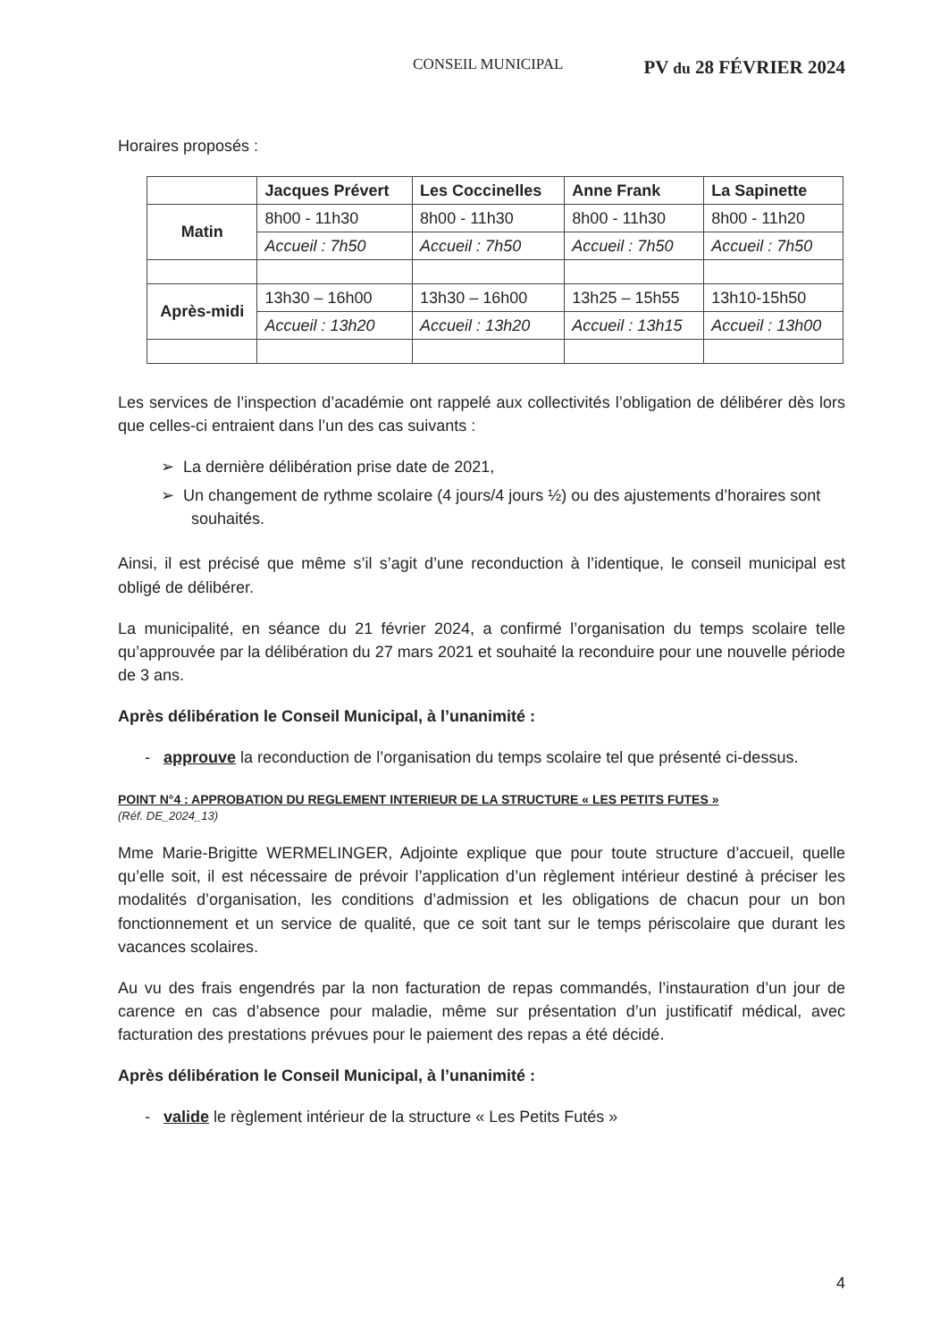CONSEIL MUNICIPAL PV du 28 FÉVRIER 2024
Horaires proposés :
| | Jacques Prévert | Les Coccinelles | Anne Frank | La Sapinette |
| --- | --- | --- | --- | --- |
| Matin | 8h00 - 11h30 | 8h00 - 11h30 | 8h00 - 11h30 | 8h00 - 11h20 |
| | Accueil : 7h50 | Accueil : 7h50 | Accueil : 7h50 | Accueil : 7h50 |
| Après-midi | 13h30 – 16h00 | 13h30 – 16h00 | 13h25 – 15h55 | 13h10-15h50 |
| | Accueil : 13h20 | Accueil : 13h20 | Accueil : 13h15 | Accueil : 13h00 |
Les services de l’inspection d’académie ont rappelé aux collectivités l’obligation de délibérer dès lors que celles-ci entraient dans l’un des cas suivants :
➢ La dernière délibération prise date de 2021,
➢ Un changement de rythme scolaire (4 jours/4 jours ½) ou des ajustements d’horaires sont souhaités.
Ainsi, il est précisé que même s’il s’agit d’une reconduction à l’identique, le conseil municipal est obligé de délibérer.
La municipalité, en séance du 21 février 2024, a confirmé l’organisation du temps scolaire telle qu’approuvée par la délibération du 27 mars 2021 et souhaité la reconduire pour une nouvelle période de 3 ans.
Après délibération le Conseil Municipal, à l’unanimité :
- approuve la reconduction de l’organisation du temps scolaire tel que présenté ci-dessus.
POINT N°4 : APPROBATION DU REGLEMENT INTERIEUR DE LA STRUCTURE « LES PETITS FUTES »
(Réf. DE_2024_13)
Mme Marie-Brigitte WERMELINGER, Adjointe explique que pour toute structure d’accueil, quelle qu’elle soit, il est nécessaire de prévoir l’application d’un règlement intérieur destiné à préciser les modalités d’organisation, les conditions d’admission et les obligations de chacun pour un bon fonctionnement et un service de qualité, que ce soit tant sur le temps périscolaire que durant les vacances scolaires.
Au vu des frais engendrés par la non facturation de repas commandés, l’instauration d’un jour de carence en cas d’absence pour maladie, même sur présentation d’un justificatif médical, avec facturation des prestations prévues pour le paiement des repas a été décidé.
Après délibération le Conseil Municipal, à l’unanimité :
- valide le règlement intérieur de la structure « Les Petits Futés »
4